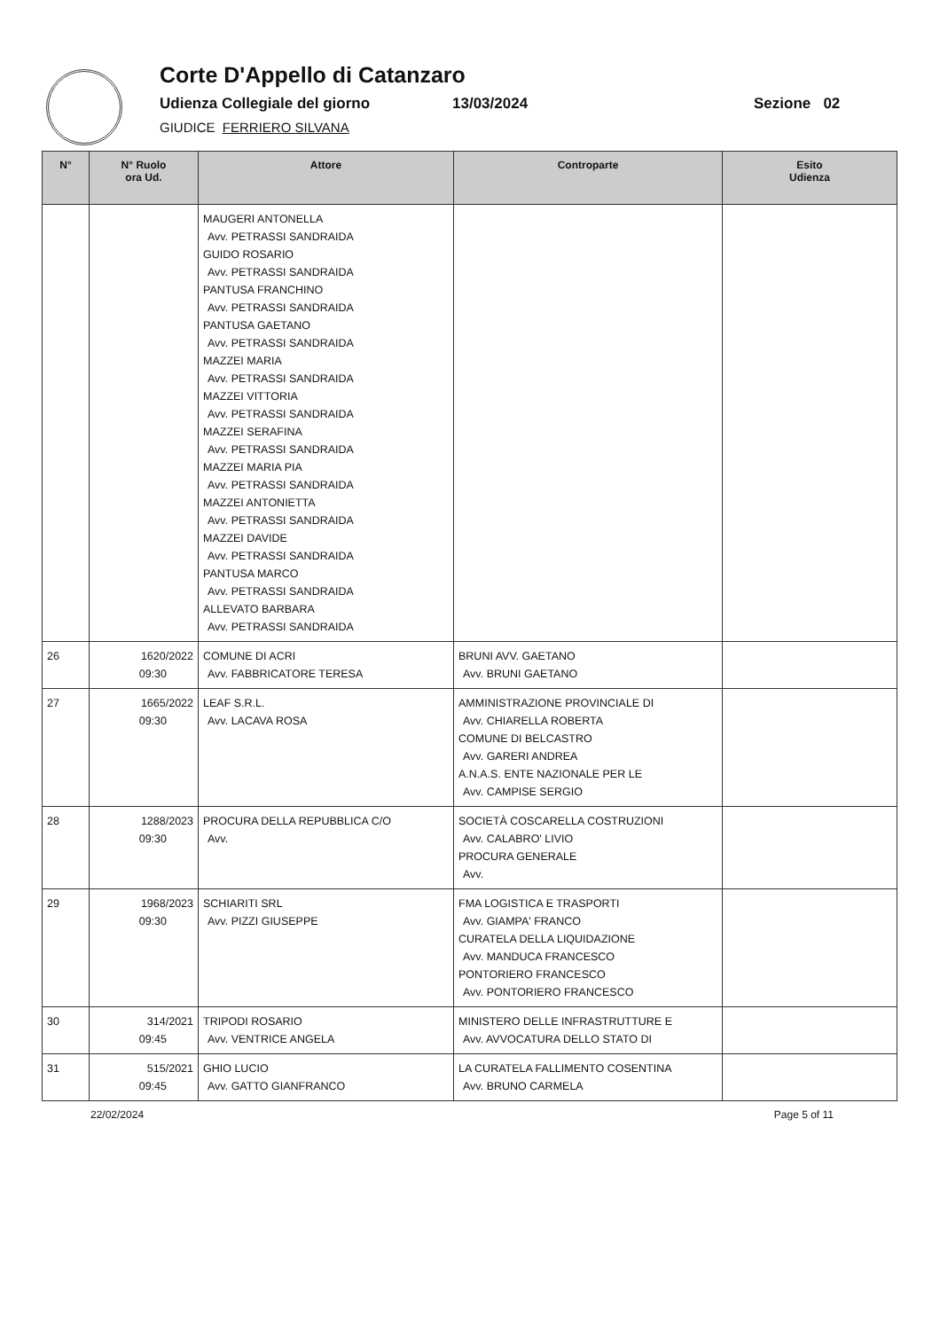Corte D'Appello di Catanzaro
Udienza Collegiale del giorno 13/03/2024 Sezione 02
GIUDICE FERRIERO SILVANA
| N° | N° Ruolo ora Ud. | Attore | Controparte | Esito Udienza |
| --- | --- | --- | --- | --- |
| | | MAUGERI ANTONELLA Avv. PETRASSI SANDRAIDA GUIDO ROSARIO Avv. PETRASSI SANDRAIDA PANTUSA FRANCHINO Avv. PETRASSI SANDRAIDA PANTUSA GAETANO Avv. PETRASSI SANDRAIDA MAZZEI MARIA Avv. PETRASSI SANDRAIDA MAZZEI VITTORIA Avv. PETRASSI SANDRAIDA MAZZEI SERAFINA Avv. PETRASSI SANDRAIDA MAZZEI MARIA PIA Avv. PETRASSI SANDRAIDA MAZZEI ANTONIETTA Avv. PETRASSI SANDRAIDA MAZZEI DAVIDE Avv. PETRASSI SANDRAIDA PANTUSA MARCO Avv. PETRASSI SANDRAIDA ALLEVATO BARBARA Avv. PETRASSI SANDRAIDA | | |
| 26 | 1620/2022 09:30 | COMUNE DI ACRI Avv. FABBRICATORE TERESA | BRUNI AVV. GAETANO Avv. BRUNI GAETANO | |
| 27 | 1665/2022 09:30 | LEAF S.R.L. Avv. LACAVA ROSA | AMMINISTRAZIONE PROVINCIALE DI Avv. CHIARELLA ROBERTA COMUNE DI BELCASTRO Avv. GARERI ANDREA A.N.A.S. ENTE NAZIONALE PER LE Avv. CAMPISE SERGIO | |
| 28 | 1288/2023 09:30 | PROCURA DELLA REPUBBLICA C/O Avv. | SOCIETÀ COSCARELLA COSTRUZIONI Avv. CALABRO' LIVIO PROCURA GENERALE Avv. | |
| 29 | 1968/2023 09:30 | SCHIARITI SRL Avv. PIZZI GIUSEPPE | FMA LOGISTICA E TRASPORTI Avv. GIAMPA' FRANCO CURATELA DELLA LIQUIDAZIONE Avv. MANDUCA FRANCESCO PONTORIERO FRANCESCO Avv. PONTORIERO FRANCESCO | |
| 30 | 314/2021 09:45 | TRIPODI ROSARIO Avv. VENTRICE ANGELA | MINISTERO DELLE INFRASTRUTTURE E Avv. AVVOCATURA DELLO STATO DI | |
| 31 | 515/2021 09:45 | GHIO LUCIO Avv. GATTO GIANFRANCO | LA CURATELA FALLIMENTO COSENTINA Avv. BRUNO CARMELA | |
22/02/2024 Page 5 of 11